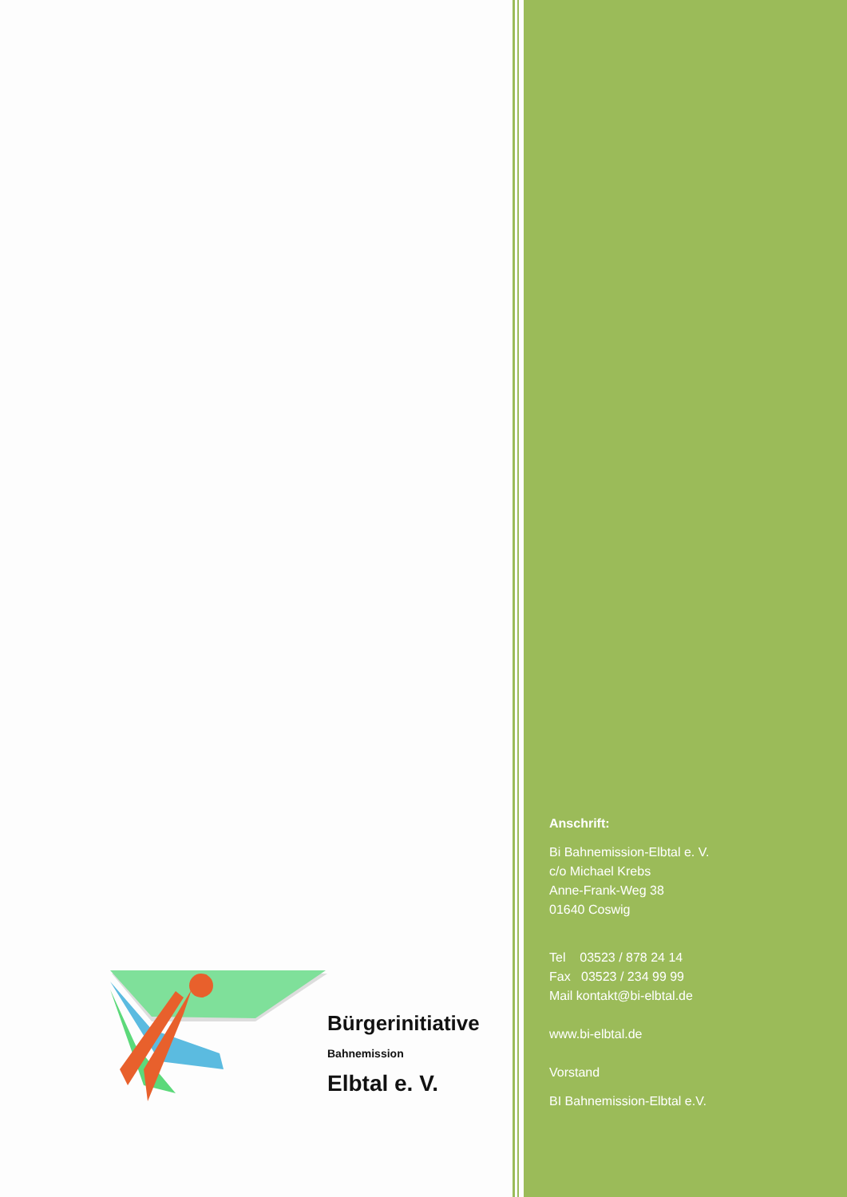Bürgerinitiative
Bahnemission
Elbtal e. V.
Anschrift:
Bi Bahnemission-Elbtal e. V.
c/o Michael Krebs
Anne-Frank-Weg 38
01640 Coswig
Tel 03523 / 878 24 14
Fax 03523 / 234 99 99
Mail kontakt@bi-elbtal.de
www.bi-elbtal.de
Vorstand
BI Bahnemission-Elbtal e.V.